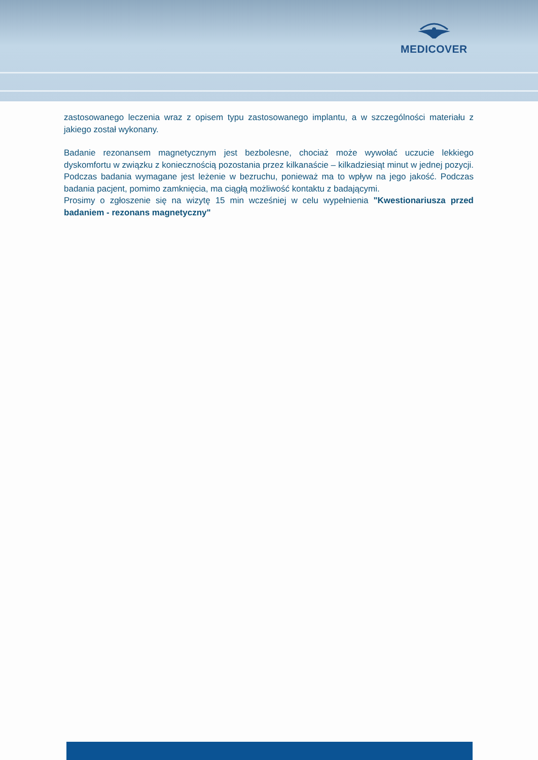MEDICOVER
zastosowanego leczenia wraz z opisem typu zastosowanego implantu, a w szczególności materiału z jakiego został wykonany.
Badanie rezonansem magnetycznym jest bezbolesne, chociaż może wywołać uczucie lekkiego dyskomfortu w związku z koniecznością pozostania przez kilkanaście – kilkadziesiąt minut w jednej pozycji. Podczas badania wymagane jest leżenie w bezruchu, ponieważ ma to wpływ na jego jakość. Podczas badania pacjent, pomimo zamknięcia, ma ciągłą możliwość kontaktu z badającymi.
Prosimy o zgłoszenie się na wizytę 15 min wcześniej w celu wypełnienia "Kwestionariusza przed badaniem - rezonans magnetyczny"